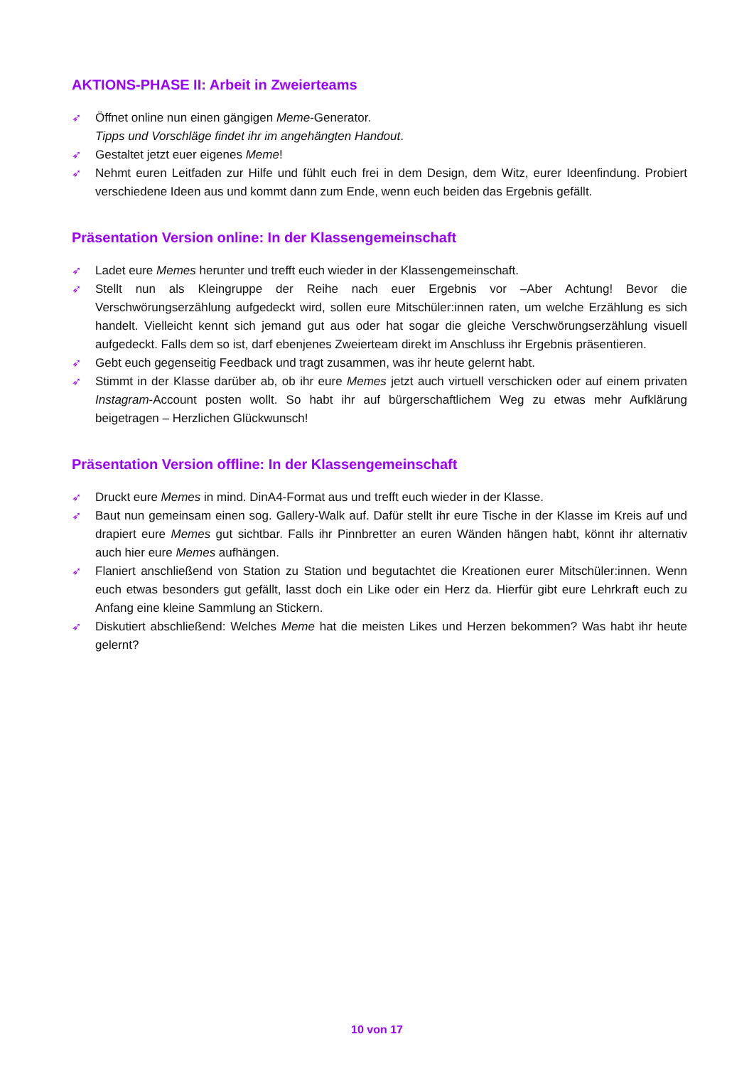AKTIONS-PHASE II: Arbeit in Zweierteams
➶ Öffnet online nun einen gängigen Meme-Generator.
Tipps und Vorschläge findet ihr im angehängten Handout.
➶ Gestaltet jetzt euer eigenes Meme!
➶ Nehmt euren Leitfaden zur Hilfe und fühlt euch frei in dem Design, dem Witz, eurer Ideenfindung. Probiert verschiedene Ideen aus und kommt dann zum Ende, wenn euch beiden das Ergebnis gefällt.
Präsentation Version online: In der Klassengemeinschaft
➶ Ladet eure Memes herunter und trefft euch wieder in der Klassengemeinschaft.
➶ Stellt nun als Kleingruppe der Reihe nach euer Ergebnis vor –Aber Achtung! Bevor die Verschwörungserzählung aufgedeckt wird, sollen eure Mitschüler:innen raten, um welche Erzählung es sich handelt. Vielleicht kennt sich jemand gut aus oder hat sogar die gleiche Verschwörungserzählung visuell aufgedeckt. Falls dem so ist, darf ebenjenes Zweierteam direkt im Anschluss ihr Ergebnis präsentieren.
➶ Gebt euch gegenseitig Feedback und tragt zusammen, was ihr heute gelernt habt.
➶ Stimmt in der Klasse darüber ab, ob ihr eure Memes jetzt auch virtuell verschicken oder auf einem privaten Instagram-Account posten wollt. So habt ihr auf bürgerschaftlichem Weg zu etwas mehr Aufklärung beigetragen – Herzlichen Glückwunsch!
Präsentation Version offline: In der Klassengemeinschaft
➶ Druckt eure Memes in mind. DinA4-Format aus und trefft euch wieder in der Klasse.
➶ Baut nun gemeinsam einen sog. Gallery-Walk auf. Dafür stellt ihr eure Tische in der Klasse im Kreis auf und drapiert eure Memes gut sichtbar. Falls ihr Pinnbretter an euren Wänden hängen habt, könnt ihr alternativ auch hier eure Memes aufhängen.
➶ Flaniert anschließend von Station zu Station und begutachtet die Kreationen eurer Mitschüler:innen. Wenn euch etwas besonders gut gefällt, lasst doch ein Like oder ein Herz da. Hierfür gibt eure Lehrkraft euch zu Anfang eine kleine Sammlung an Stickern.
➶ Diskutiert abschließend: Welches Meme hat die meisten Likes und Herzen bekommen? Was habt ihr heute gelernt?
10 von 17